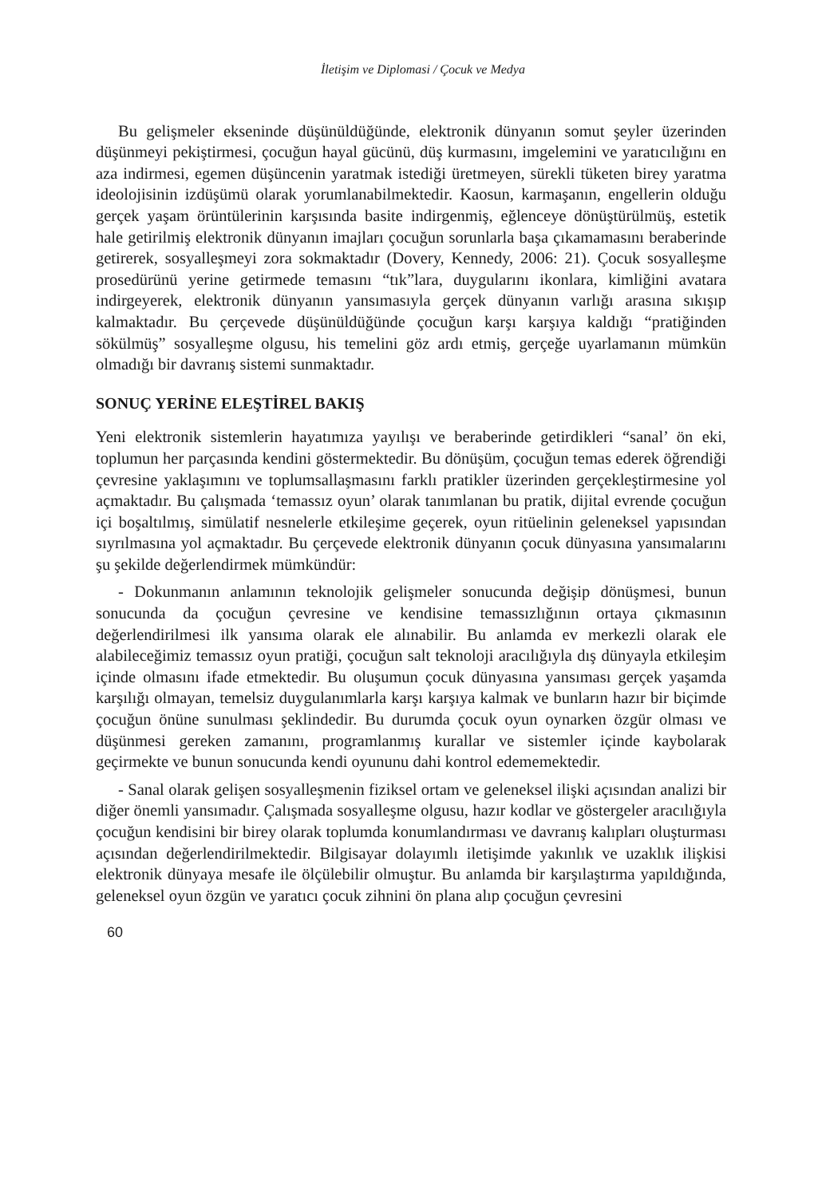İletişim ve Diplomasi / Çocuk ve Medya
Bu gelişmeler ekseninde düşünüldüğünde, elektronik dünyanın somut şeyler üzerinden düşünmeyi pekiştirmesi, çocuğun hayal gücünü, düş kurmasını, imgelemini ve yaratıcılığını en aza indirmesi, egemen düşüncenin yaratmak istediği üretmeyen, sürekli tüketen birey yaratma ideolojisinin izdüşümü olarak yorumlanabilmektedir. Kaosun, karmaşanın, engellerin olduğu gerçek yaşam örüntülerinin karşısında basite indirgenmiş, eğlenceye dönüştürülmüş, estetik hale getirilmiş elektronik dünyanın imajları çocuğun sorunlarla başa çıkamamasını beraberinde getirerek, sosyalleşmeyi zora sokmaktadır (Dovery, Kennedy, 2006: 21). Çocuk sosyalleşme prosedürünü yerine getirmede temasını “tık”lara, duygularını ikonlara, kimliğini avatara indirgeyerek, elektronik dünyanın yansımasıyla gerçek dünyanın varlığı arasına sıkışıp kalmaktadır. Bu çerçevede düşünüldüğünde çocuğun karşı karşıya kaldığı “pratiğinden sökülmüş” sosyalleşme olgusu, his temelini göz ardı etmiş, gerçeğe uyarlamanın mümkün olmadığı bir davranış sistemi sunmaktadır.
SONUÇ YERİNE ELEŞTİREL BAKIŞ
Yeni elektronik sistemlerin hayatımıza yayılışı ve beraberinde getirdikleri “sanal’ ön eki, toplumun her parçasında kendini göstermektedir. Bu dönüşüm, çocuğun temas ederek öğrendiği çevresine yaklaşımını ve toplumsallaşmasını farklı pratikler üzerinden gerçekleştirmesine yol açmaktadır. Bu çalışmada ‘temassız oyun’ olarak tanımlanan bu pratik, dijital evrende çocuğun içi boşaltılmış, simülatif nesnelerle etkileşime geçerek, oyun ritüelinin geleneksel yapısından sıyrılmasına yol açmaktadır. Bu çerçevede elektronik dünyanın çocuk dünyasına yansımalarını şu şekilde değerlendirmek mümkündür:
- Dokunmanın anlamının teknolojik gelişmeler sonucunda değişip dönüşmesi, bunun sonucunda da çocuğun çevresine ve kendisine temassızlığının ortaya çıkmasının değerlendirilmesi ilk yansıma olarak ele alınabilir. Bu anlamda ev merkezli olarak ele alabileceğimiz temassız oyun pratiği, çocuğun salt teknoloji aracılığıyla dış dünyayla etkileşim içinde olmasını ifade etmektedir. Bu oluşumun çocuk dünyasına yansıması gerçek yaşamda karşılığı olmayan, temelsiz duygulanımlarla karşı karşıya kalmak ve bunların hazır bir biçimde çocuğun önüne sunulması şeklindedir. Bu durumda çocuk oyun oynarken özgür olması ve düşünmesi gereken zamanını, programlanmış kurallar ve sistemler içinde kaybolarak geçirmekte ve bunun sonucunda kendi oyununu dahi kontrol edememektedir.
- Sanal olarak gelişen sosyalleşmenin fiziksel ortam ve geleneksel ilişki açısından analizi bir diğer önemli yansımadır. Çalışmada sosyalleşme olgusu, hazır kodlar ve göstergeler aracılığıyla çocuğun kendisini bir birey olarak toplumda konumlandırması ve davranış kalıpları oluşturması açısından değerlendirilmektedir. Bilgisayar dolayımlı iletişimde yakınlık ve uzaklık ilişkisi elektronik dünyaya mesafe ile ölçülebilir olmuştur. Bu anlamda bir karşılaştırma yapıldığında, geleneksel oyun özgün ve yaratıcı çocuk zihnini ön plana alıp çocuğun çevresini
60